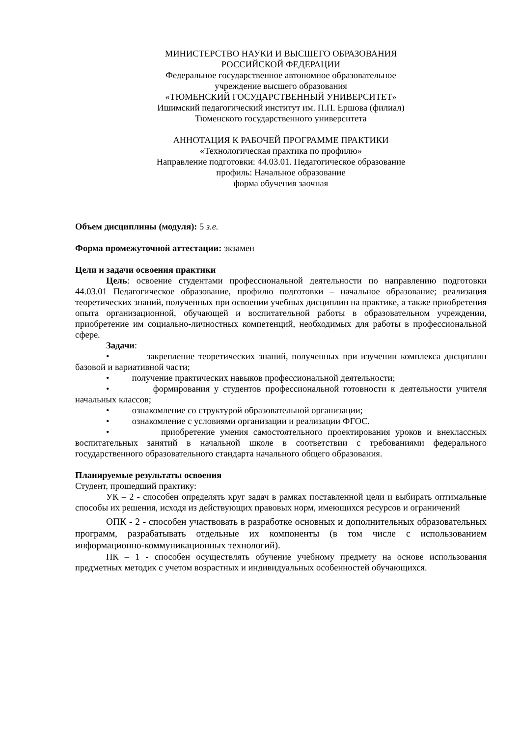МИНИСТЕРСТВО НАУКИ И ВЫСШЕГО ОБРАЗОВАНИЯ
РОССИЙСКОЙ ФЕДЕРАЦИИ
Федеральное государственное автономное образовательное
учреждение высшего образования
«ТЮМЕНСКИЙ ГОСУДАРСТВЕННЫЙ УНИВЕРСИТЕТ»
Ишимский педагогический институт им. П.П. Ершова (филиал)
Тюменского государственного университета
АННОТАЦИЯ К РАБОЧЕЙ ПРОГРАММЕ ПРАКТИКИ
«Технологическая практика по профилю»
Направление подготовки: 44.03.01. Педагогическое образование
профиль: Начальное образование
форма обучения заочная
Объем дисциплины (модуля): 5 з.е.
Форма промежуточной аттестации: экзамен
Цели и задачи освоения практики
Цель: освоение студентами профессиональной деятельности по направлению подготовки 44.03.01 Педагогическое образование, профилю подготовки – начальное образование; реализация теоретических знаний, полученных при освоении учебных дисциплин на практике, а также приобретения опыта организационной, обучающей и воспитательной работы в образовательном учреждении, приобретение им социально-личностных компетенций, необходимых для работы в профессиональной сфере.
Задачи:
• закрепление теоретических знаний, полученных при изучении комплекса дисциплин базовой и вариативной части;
• получение практических навыков профессиональной деятельности;
• формирования у студентов профессиональной готовности к деятельности учителя начальных классов;
• ознакомление со структурой образовательной организации;
• ознакомление с условиями организации и реализации ФГОС.
• приобретение умения самостоятельного проектирования уроков и внеклассных воспитательных занятий в начальной школе в соответствии с требованиями федерального государственного образовательного стандарта начального общего образования.
Планируемые результаты освоения
Студент, прошедший практику:
УК – 2 - способен определять круг задач в рамках поставленной цели и выбирать оптимальные способы их решения, исходя из действующих правовых норм, имеющихся ресурсов и ограничений
ОПК - 2 - способен участвовать в разработке основных и дополнительных образовательных программ, разрабатывать отдельные их компоненты (в том числе с использованием информационно-коммуникационных технологий).
ПК – 1 - способен осуществлять обучение учебному предмету на основе использования предметных методик с учетом возрастных и индивидуальных особенностей обучающихся.